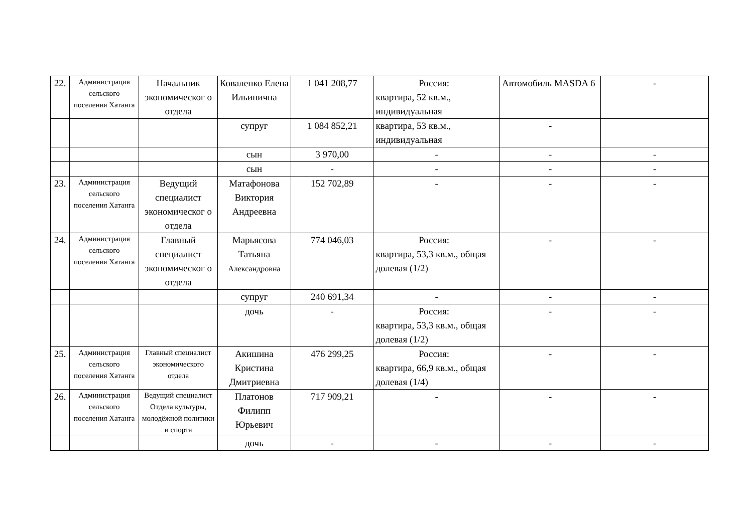| 22. | Администрация сельского поселения Хатанга | Начальник экономическог о отдела | Коваленко Елена Ильинична | 1 041 208,77 | Россия: квартира, 52 кв.м., индивидуальная | Автомобиль MASDA 6 | - |
| | | | супруг | 1 084 852,21 | квартира, 53 кв.м., индивидуальная | - | |
| | | | сын | 3 970,00 | - | - | - |
| | | | сын | - | - | - | - |
| 23. | Администрация сельского поселения Хатанга | Ведущий специалист экономическог о отдела | Матафонова Виктория Андреевна | 152 702,89 | - | - | - |
| 24. | Администрация сельского поселения Хатанга | Главный специалист экономическог о отдела | Марьясова Татьяна Александровна | 774 046,03 | Россия: квартира, 53,3 кв.м., общая долевая (1/2) | - | - |
| | | | супруг | 240 691,34 | - | - | - |
| | | | дочь | - | Россия: квартира, 53,3 кв.м., общая долевая (1/2) | - | - |
| 25. | Администрация сельского поселения Хатанга | Главный специалист экономического отдела | Акишина Кристина Дмитриевна | 476 299,25 | Россия: квартира, 66,9 кв.м., общая долевая (1/4) | - | - |
| 26. | Администрация сельского поселения Хатанга | Ведущий специалист Отдела культуры, молодёжной политики и спорта | Платонов Филипп Юрьевич | 717 909,21 | - | - | - |
| | | | дочь | - | - | - | - |